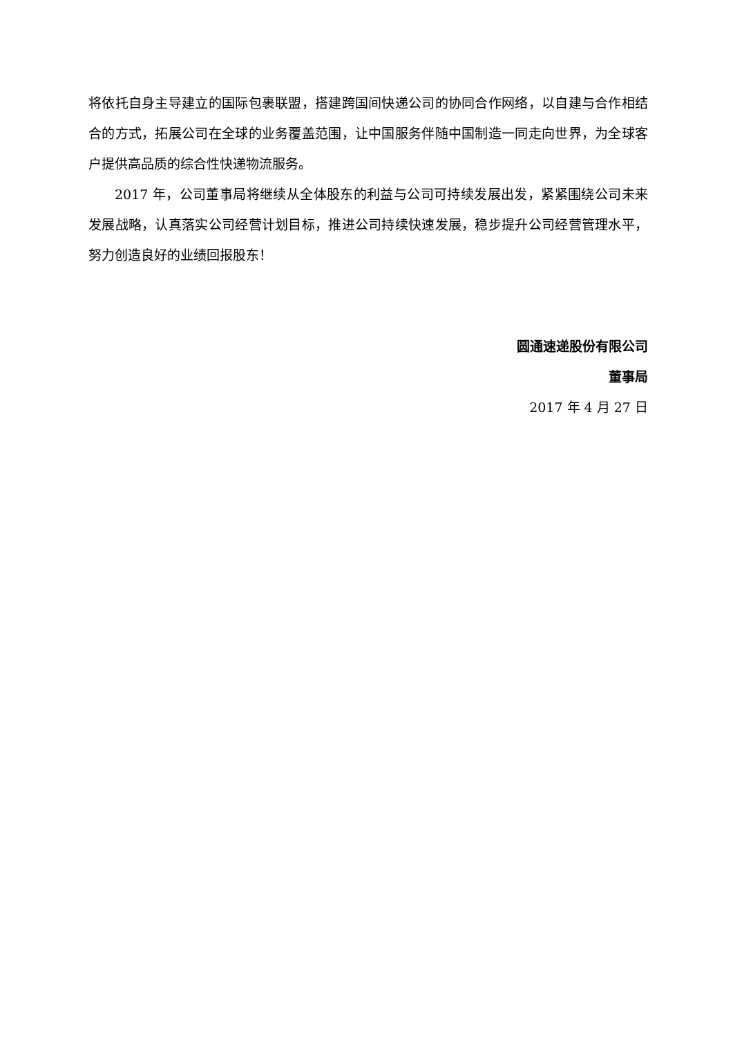将依托自身主导建立的国际包裹联盟，搭建跨国间快递公司的协同合作网络，以自建与合作相结合的方式，拓展公司在全球的业务覆盖范围，让中国服务伴随中国制造一同走向世界，为全球客户提供高品质的综合性快递物流服务。
2017 年，公司董事局将继续从全体股东的利益与公司可持续发展出发，紧紧围绕公司未来发展战略，认真落实公司经营计划目标，推进公司持续快速发展，稳步提升公司经营管理水平，努力创造良好的业绩回报股东！
圆通速递股份有限公司
董事局
2017 年 4 月 27 日